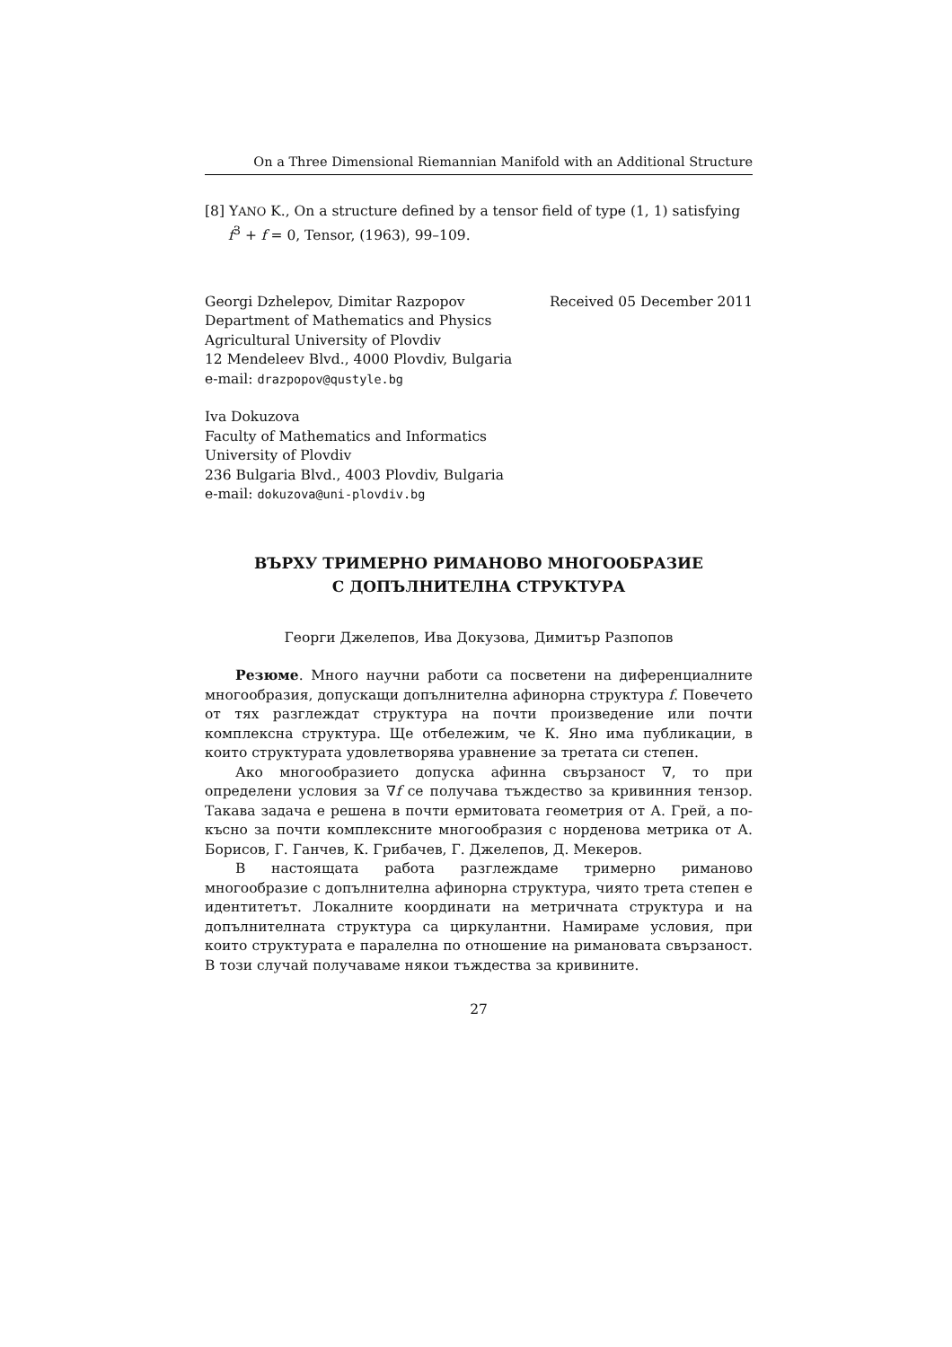On a Three Dimensional Riemannian Manifold with an Additional Structure
[8] YANO K., On a structure defined by a tensor field of type (1, 1) satisfying f<sup>3</sup> + f = 0, Tensor, (1963), 99–109.
Georgi Dzhelepov, Dimitar Razpopov
Department of Mathematics and Physics
Agricultural University of Plovdiv
12 Mendeleev Blvd., 4000 Plovdiv, Bulgaria
e-mail: drazpopov@qustyle.bg
Received 05 December 2011
Iva Dokuzova
Faculty of Mathematics and Informatics
University of Plovdiv
236 Bulgaria Blvd., 4003 Plovdiv, Bulgaria
e-mail: dokuzova@uni-plovdiv.bg
ВЪРХУ ТРИМЕРНО РИМАНОВО МНОГООБРАЗИЕ
С ДОПЪЛНИТЕЛНА СТРУКТУРА
Георги Джелепов, Ива Докузова, Димитър Разпопов
Резюме. Много научни работи са посветени на диференциалните многообразия, допускащи допълнителна афинорна структура f. Повечето от тях разглеждат структура на почти произведение или почти комплексна структура. Ще отбележим, че К. Яно има публикации, в които структурата удовлетворява уравнение за третата си степен.
Ако многообразието допуска афинна свързаност ∇, то при определени условия за ∇f се получава тъждество за кривинния тензор. Такава задача е решена в почти ермитовата геометрия от А. Грей, а по-късно за почти комплексните многообразия с норденова метрика от А. Борисов, Г. Ганчев, К. Грибачев, Г. Джелепов, Д. Мекеров.
В настоящата работа разглеждаме тримерно риманово многообразие с допълнителна афинорна структура, чиято трета степен е идентитетът. Локалните координати на метричната структура и на допълнителната структура са циркулантни. Намираме условия, при които структурата е паралелна по отношение на римановата свързаност. В този случай получаваме някои тъждества за кривините.
27